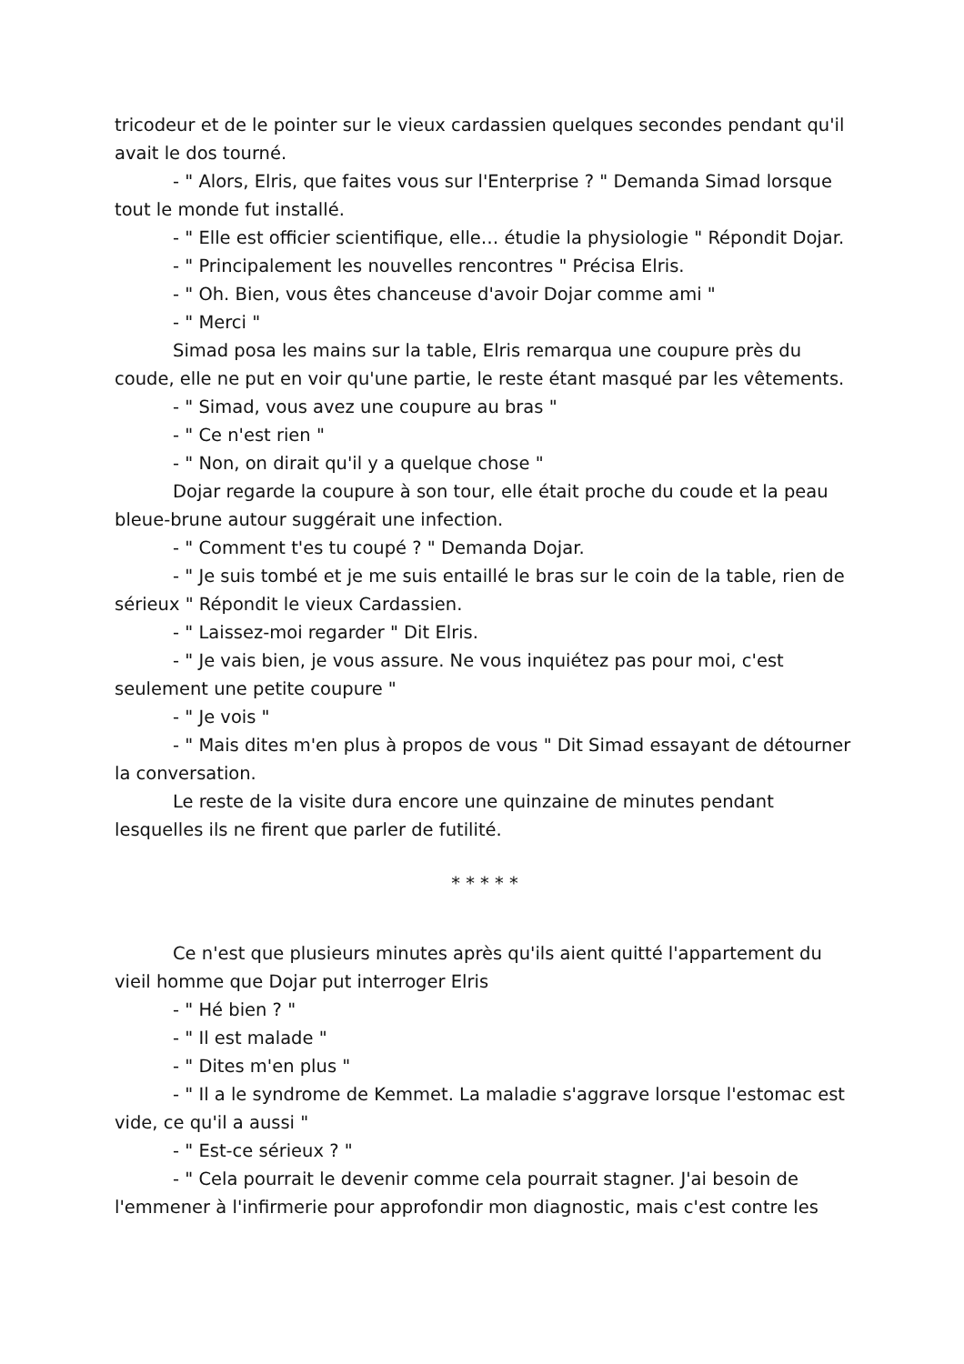tricodeur et de le pointer sur le vieux cardassien quelques secondes pendant qu'il avait le dos tourné.
- " Alors, Elris, que faites vous sur l'Enterprise ? " Demanda Simad lorsque tout le monde fut installé.
- " Elle est officier scientifique, elle… étudie la physiologie " Répondit Dojar.
- " Principalement les nouvelles rencontres " Précisa Elris.
- " Oh. Bien, vous êtes chanceuse d'avoir Dojar comme ami "
- " Merci "
Simad posa les mains sur la table, Elris remarqua une coupure près du coude, elle ne put en voir qu'une partie, le reste étant masqué par les vêtements.
- " Simad, vous avez une coupure au bras "
- " Ce n'est rien "
- " Non, on dirait qu'il y a quelque chose "
Dojar regarde la coupure à son tour, elle était proche du coude et la peau bleue-brune autour suggérait une infection.
- " Comment t'es tu coupé ? " Demanda Dojar.
- " Je suis tombé et je me suis entaillé le bras sur le coin de la table, rien de sérieux " Répondit le vieux Cardassien.
- " Laissez-moi regarder " Dit Elris.
- " Je vais bien, je vous assure. Ne vous inquiétez pas pour moi, c'est seulement une petite coupure "
- " Je vois "
- " Mais dites m'en plus à propos de vous " Dit Simad essayant de détourner la conversation.
Le reste de la visite dura encore une quinzaine de minutes pendant lesquelles ils ne firent que parler de futilité.
* * * * *
Ce n'est que plusieurs minutes après qu'ils aient quitté l'appartement du vieil homme que Dojar put interroger Elris
- " Hé bien ? "
- " Il est malade "
- " Dites m'en plus "
- " Il a le syndrome de Kemmet. La maladie s'aggrave lorsque l'estomac est vide, ce qu'il a aussi "
- " Est-ce sérieux ? "
- " Cela pourrait le devenir comme cela pourrait stagner. J'ai besoin de l'emmener à l'infirmerie pour approfondir mon diagnostic, mais c'est contre les